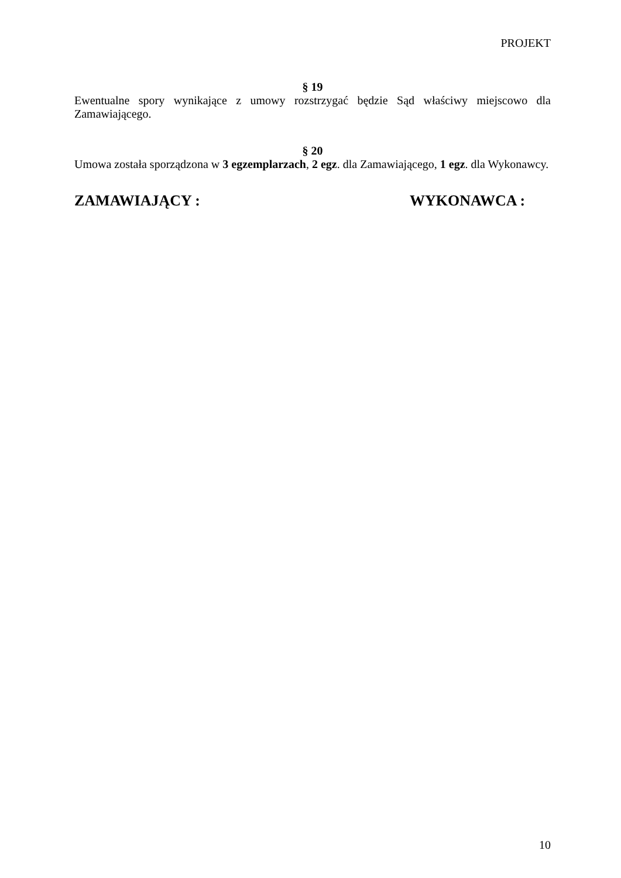PROJEKT
§ 19
Ewentualne spory wynikające z umowy rozstrzygać będzie Sąd właściwy miejscowo dla Zamawiającego.
§ 20
Umowa została sporządzona w 3 egzemplarzach, 2 egz. dla Zamawiającego, 1 egz. dla Wykonawcy.
ZAMAWIAJĄCY : WYKONAWCA :
10